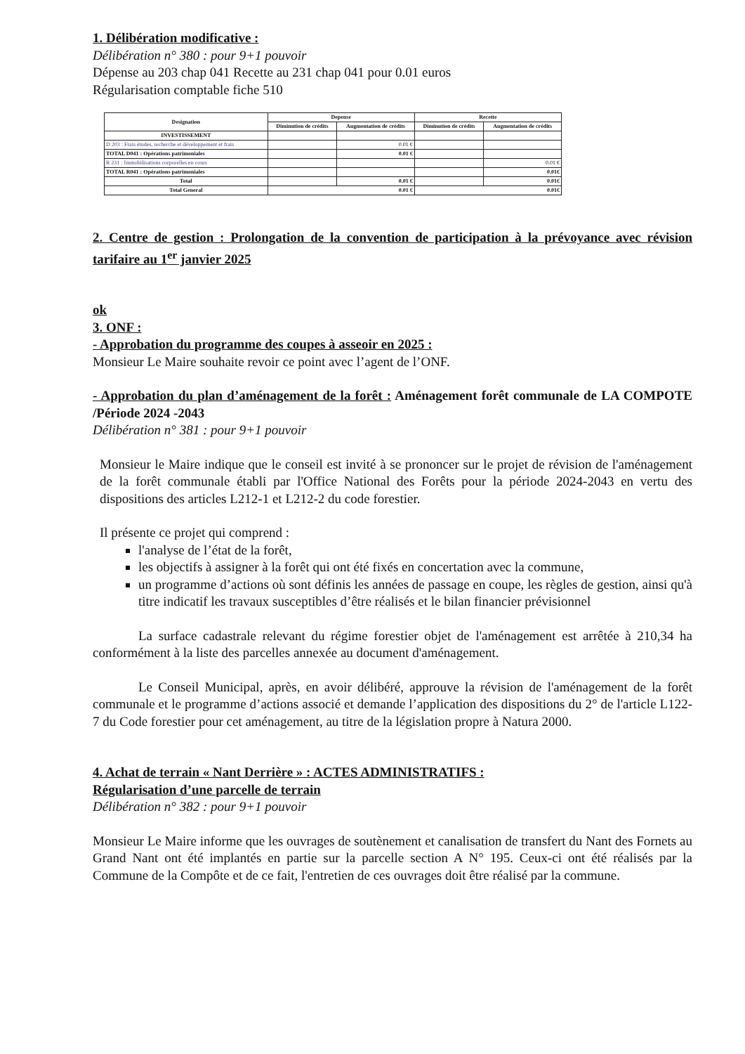1. Délibération modificative :
Délibération n° 380 : pour 9+1 pouvoir
Dépense au 203 chap 041 Recette au 231 chap 041 pour 0.01 euros
Régularisation comptable fiche 510
| Designation | Depense | | Recette | |
| --- | --- | --- | --- | --- |
| | Diminution de crédits | Augmentation de crédits | Diminution de crédits | Augmentation de crédits |
| INVESTISSEMENT | | | | |
| D 203 : Frais études, recherche et développement et frais | | 0.01 € | | |
| TOTAL D041 : Opérations patrimoniales | | 0.01 € | | |
| R 231 : Immobilisations corporelles en cours | | | | 0.01 € |
| TOTAL R041 : Opérations patrimoniales | | | | 0.01€ |
| Total | | 0.01 € | | 0.01€ |
| Total General | 0.01 € | | 0.01€ | |
2. Centre de gestion : Prolongation de la convention de participation à la prévoyance avec révision tarifaire au 1<sup>er</sup> janvier 2025
ok
3. ONF :
- Approbation du programme des coupes à asseoir en 2025 :
Monsieur Le Maire souhaite revoir ce point avec l’agent de l’ONF.
- Approbation du plan d’aménagement de la forêt : Aménagement forêt communale de LA COMPOTE /Période 2024 -2043
Délibération n° 381 : pour 9+1 pouvoir
Monsieur le Maire indique que le conseil est invité à se prononcer sur le projet de révision de l'aménagement de la forêt communale établi par l'Office National des Forêts pour la période 2024-2043 en vertu des dispositions des articles L212-1 et L212-2 du code forestier.
Il présente ce projet qui comprend :
l'analyse de l’état de la forêt,
les objectifs à assigner à la forêt qui ont été fixés en concertation avec la commune,
un programme d’actions où sont définis les années de passage en coupe, les règles de gestion, ainsi qu'à titre indicatif les travaux susceptibles d’être réalisés et le bilan financier prévisionnel
La surface cadastrale relevant du régime forestier objet de l'aménagement est arrêtée à 210,34 ha conformément à la liste des parcelles annexée au document d'aménagement.
Le Conseil Municipal, après, en avoir délibéré, approuve la révision de l'aménagement de la forêt communale et le programme d’actions associé et demande l’application des dispositions du 2° de l'article L122-7 du Code forestier pour cet aménagement, au titre de la législation propre à Natura 2000.
4. Achat de terrain « Nant Derrière » : ACTES ADMINISTRATIFS :
Régularisation d’une parcelle de terrain
Délibération n° 382 : pour 9+1 pouvoir
Monsieur Le Maire informe que les ouvrages de soutènement et canalisation de transfert du Nant des Fornets au Grand Nant ont été implantés en partie sur la parcelle section A N° 195. Ceux-ci ont été réalisés par la Commune de la Compôte et de ce fait, l'entretien de ces ouvrages doit être réalisé par la commune.